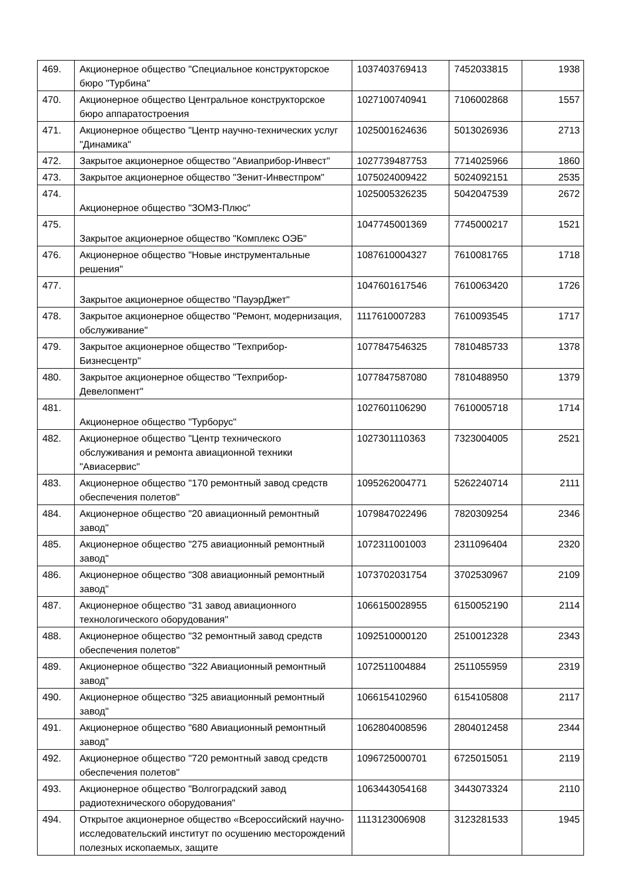| 469. | Акционерное общество "Специальное конструкторское бюро "Турбина" | 1037403769413 | 7452033815 | 1938 |
| 470. | Акционерное общество Центральное конструкторское бюро аппаратостроения | 1027100740941 | 7106002868 | 1557 |
| 471. | Акционерное общество "Центр научно-технических услуг "Динамика" | 1025001624636 | 5013026936 | 2713 |
| 472. | Закрытое акционерное общество "Авиаприбор-Инвест" | 1027739487753 | 7714025966 | 1860 |
| 473. | Закрытое акционерное общество "Зенит-Инвестпром" | 1075024009422 | 5024092151 | 2535 |
| 474. | Акционерное общество "ЗОМЗ-Плюс" | 1025005326235 | 5042047539 | 2672 |
| 475. | Закрытое акционерное общество "Комплекс ОЭБ" | 1047745001369 | 7745000217 | 1521 |
| 476. | Акционерное общество "Новые инструментальные решения" | 1087610004327 | 7610081765 | 1718 |
| 477. | Закрытое акционерное общество "ПауэрДжет" | 1047601617546 | 7610063420 | 1726 |
| 478. | Закрытое акционерное общество "Ремонт, модернизация, обслуживание" | 1117610007283 | 7610093545 | 1717 |
| 479. | Закрытое акционерное общество "Техприбор-Бизнесцентр" | 1077847546325 | 7810485733 | 1378 |
| 480. | Закрытое акционерное общество "Техприбор-Девелопмент" | 1077847587080 | 7810488950 | 1379 |
| 481. | Акционерное общество "Турборус" | 1027601106290 | 7610005718 | 1714 |
| 482. | Акционерное общество "Центр технического обслуживания и ремонта авиационной техники "Авиасервис" | 1027301110363 | 7323004005 | 2521 |
| 483. | Акционерное общество "170 ремонтный завод средств обеспечения полетов" | 1095262004771 | 5262240714 | 2111 |
| 484. | Акционерное общество "20 авиационный ремонтный завод" | 1079847022496 | 7820309254 | 2346 |
| 485. | Акционерное общество "275 авиационный ремонтный завод" | 1072311001003 | 2311096404 | 2320 |
| 486. | Акционерное общество "308 авиационный ремонтный завод" | 1073702031754 | 3702530967 | 2109 |
| 487. | Акционерное общество "31 завод авиационного технологического оборудования" | 1066150028955 | 6150052190 | 2114 |
| 488. | Акционерное общество "32 ремонтный завод средств обеспечения полетов" | 1092510000120 | 2510012328 | 2343 |
| 489. | Акционерное общество "322 Авиационный ремонтный завод" | 1072511004884 | 2511055959 | 2319 |
| 490. | Акционерное общество "325 авиационный ремонтный завод" | 1066154102960 | 6154105808 | 2117 |
| 491. | Акционерное общество "680 Авиационный ремонтный завод" | 1062804008596 | 2804012458 | 2344 |
| 492. | Акционерное общество "720 ремонтный завод средств обеспечения полетов" | 1096725000701 | 6725015051 | 2119 |
| 493. | Акционерное общество "Волгоградский завод радиотехнического оборудования" | 1063443054168 | 3443073324 | 2110 |
| 494. | Открытое акционерное общество «Всероссийский научно-исследовательский институт по осушению месторождений полезных ископаемых, защите | 1113123006908 | 3123281533 | 1945 |